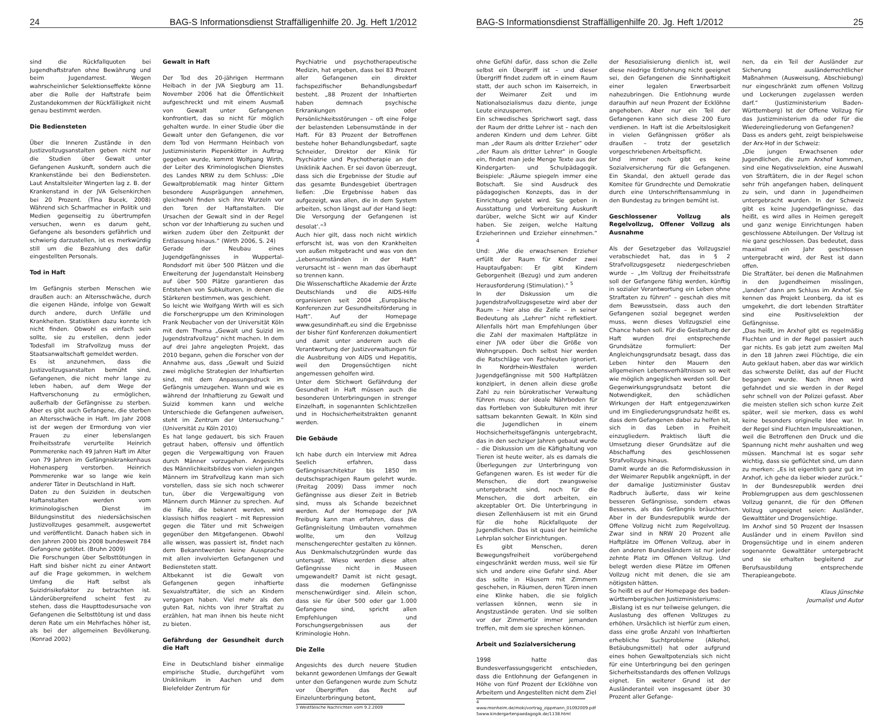24 BAG-S Informationsdienst Straffälligenhilfe 20. Jg. Heft 1/2012
sind die Rückfallquoten bei Jugendhaftstrafen ohne Bewährung und beim Jugendarrest. Wegen wahrscheinlicher Selektionseffekte könne aber die Rolle der Haftstrafe beim Zustandekommen der Rückfälligkeit nicht genau bestimmt werden.
Die Bediensteten
Über die Inneren Zustände in den Justizvollzugsanstalten geben nicht nur die Studien über Gewalt unter Gefangenen Auskunft, sondern auch die Krankenstände bei den Bediensteten. Laut Anstaltsleiter Wingerten lag z. B. der Krankenstand in der JVA Gelsenkirchen bei 20 Prozent. (Tina Bucek, 2008) Während sich Scharfmacher in Politik und Medien gegenseitig zu übertrumpfen versuchen, wenn es darum geht, Gefangene als besonders gefährlich und schwierig darzustellen, ist es merkwürdig still um die Bezahlung des dafür eingestellten Personals.
Tod in Haft
Im Gefängnis sterben Menschen wie draußen auch: an Altersschwäche, durch die eigenen Hände, infolge von Gewalt durch andere, durch Unfälle und Krankheiten. Statistiken dazu konnte ich nicht finden. Obwohl es einfach sein sollte, sie zu erstellen, denn jeder Todesfall im Strafvollzug muss der Staatsanwaltschaft gemeldet werden.
Es ist anzunehmen, dass die Justizvollzugsanstalten bemüht sind, Gefangenen, die nicht mehr lange zu leben haben, auf dem Wege der Haftverschonung zu ermöglichen, außerhalb der Gefängnisse zu sterben. Aber es gibt auch Gefangene, die sterben an Altersschwäche in Haft. Im Jahr 2008 ist der wegen der Ermordung von vier Frauen zu einer lebenslangen Freiheitsstrafe verurteilte Heinrich Pommerenke nach 49 Jahren Haft im Alter von 79 Jahren im Gefängniskrankenhaus Hohenasperg verstorben. Heinrich Pommerenke war so lange wie kein anderer Täter in Deutschland in Haft.
Daten zu den Suiziden in deutschen Haftanstalten werden vom kriminologischen Dienst im Bildungsinstitut des niedersächsischen Justizvollzuges gesammelt, ausgewertet und veröffentlicht. Danach haben sich in den Jahren 2000 bis 2008 bundesweit 784 Gefangene getötet. (Bruhn 2009)
Die Forschungen über Selbsttötungen in Haft sind bisher nicht zu einer Antwort auf die Frage gekommen, in welchem Umfang die Haft selbst als Suizidrisikofaktor zu betrachten ist. Länderübergreifend scheint fest zu stehen, dass die Haupttodesursache von Gefangenen die Selbsttötung ist und dass deren Rate um ein Mehrfaches höher ist, als bei der allgemeinen Bevölkerung. (Konrad 2002)
Gewalt in Haft
Der Tod des 20-jährigen Herrmann Heibach in der JVA Siegburg am 11. November 2006 hat die Öffentlichkeit aufgeschreckt und mit einem Ausmaß von Gewalt unter Gefangenen konfrontiert, das so nicht für möglich gehalten wurde. In einer Studie über die Gewalt unter den Gefangenen, die vor dem Tod von Herrmann Heinbach von Justizministerin Piepenkötter in Auftrag gegeben wurde, kommt Wolfgang Wirth, der Leiter des Kriminologischen Dienstes des Landes NRW zu dem Schluss: „Die Gewaltproblematik mag hinter Gittern besondere Ausprägungen annehmen, gleichwohl finden sich ihre Wurzeln vor den Toren der Haftanstalten. Die Ursachen der Gewalt sind in der Regel schon vor der Inhaftierung zu suchen und wirken zudem über den Zeitpunkt der Entlassung hinaus.“ (Wirth 2006, S. 24)
Gerade der Neubau eines Jugendgefängnisses in Wuppertal-Rondsdorf mit über 500 Plätzen und die Erweiterung der Jugendanstalt Heinsberg auf über 500 Plätze garantieren das Entstehen von Subkulturen, in denen die Stärkeren bestimmen, was geschieht.
So leicht wie Wolfgang Wirth will es sich die Forschergruppe um den Kriminologen Frank Neubacher von der Universität Köln mit dem Thema „Gewalt und Suizid im Jugendstrafvollzug“ nicht machen. In dem auf drei Jahre angelegten Projekt, das 2010 begann, gehen die Forscher von der Annahme aus, dass „Gewalt und Suizid zwei mögliche Strategien der Inhaftierten sind, mit dem Anpassungsdruck im Gefängnis umzugehen. Wann und wie es während der Inhaftierung zu Gewalt und Suizid kommen kann und welche Unterschiede die Gefangenen aufweisen, steht im Zentrum der Untersuchung.“ (Universität zu Köln 2010)
Es hat lange gedauert, bis sich Frauen getraut haben, offensiv und öffentlich gegen die Vergewaltigung von Frauen durch Männer vorzugehen. Angesichts des Männlichkeitsbildes von vielen jungen Männern im Strafvollzug kann man sich vorstellen, dass sie sich noch schwerer tun, über die Vergewaltigung von Männern durch Männer zu sprechen. Auf die Fälle, die bekannt werden, wird klassisch hilflos reagiert – mit Repression gegen die Täter und mit Schweigen gegenüber den Mitgefangenen. Obwohl alle wissen, was passiert ist, findet nach dem Bekanntwerden keine Aussprache mit allen involvierten Gefangenen und Bediensteten statt.
Altbekannt ist die Gewalt von Gefangenen gegen inhaftierte Sexualstraftäter, die sich an Kindern vergangen haben. Viel mehr als den guten Rat, nichts von ihrer Straftat zu erzählen, hat man ihnen bis heute nicht zu bieten.
Gefährdung der Gesundheit durch die Haft
Eine in Deutschland bisher einmalige empirische Studie, durchgeführt vom Uniklinikum in Aachen und dem Bielefelder Zentrum für
Psychiatrie und psychotherapeutische Medizin, hat ergeben, dass bei 83 Prozent aller Gefangenen ein direkter fachspezifischer Behandlungsbedarf besteht. „88 Prozent der Inhaftierten haben demnach psychische Erkrankungen oder Persönlichkeitsstörungen – oft eine Folge der belastenden Lebensumstände in der Haft. Für 83 Prozent der Betroffenen bestehe hoher Behandlungsbedarf, sagte Schneider, Direktor der Klinik für Psychiatrie und Psychotherapie an der Uniklinik Aachen. Er sei davon überzeugt, dass sich die Ergebnisse der Studie auf das gesamte Bundesgebiet übertragen ließen: ‚Die Ergebnisse haben das aufgezeigt, was allen, die in dem System arbeiten, schon längst auf der Hand liegt: Die Versorgung der Gefangenen ist desolat‘.“<sup>3</sup>
Auch hier gilt, dass noch nicht wirklich erforscht ist, was von den Krankheiten von außen mitgebracht und was von den „Lebensumständen in der Haft“ verursacht ist – wenn man das überhaupt so trennen kann.
Die Wissenschaftliche Akademie der Ärzte Deutschlands und die AIDS-Hilfe organisieren seit 2004 „Europäische Konferenzen zur Gesundheitsförderung in Haft“. Auf der Homepage www.gesundinhaft.eu sind die Ergebnisse der bisher fünf Konferenzen dokumentiert und damit unter anderem auch die Verantwortung der Justizverwaltungen für die Ausbreitung von AIDS und Hepatitis, weil den Drogensüchtigen nicht angemessen geholfen wird.
Unter dem Stichwort Gefährdung der Gesundheit in Haft müssen auch die besonderen Unterbringungen in strenger Einzelhaft, in sogenannten Schlichtzellen und in Hochsicherheitstrakten genannt werden.
Die Gebäude
Ich habe durch ein Interview mit Adrea Seelich erfahren, dass Gefängnisarchitektur bis 1850 im deutschsprachigen Raum gelehrt wurde. (Freitag 2009) Dass immer noch Gefängnisse aus dieser Zeit in Betrieb sind, muss als Schande bezeichnet werden. Auf der Homepage der JVA Freiburg kann man erfahren, dass die Gefängnisleitung Umbauten vornehmen wollte, um den Vollzug menschengerechter gestalten zu können. Aus Denkmalschutzgründen wurde das untersagt. Wieso werden diese alten Gefängnisse nicht in Museen umgewandelt? Damit ist nicht gesagt, dass die modernen Gefängnisse menschenwürdiger sind. Allein schon, dass sie für über 500 oder gar 1.000 Gefangene sind, spricht allen Empfehlungen und Forschungsergebnissen aus der Kriminologie Hohn.
Die Zelle
Angesichts des durch neuere Studien bekannt gewordenen Umfangs der Gewalt unter den Gefangenen wurde zum Schutz vor Übergriffen das Recht auf Einzelunterbringung betont,
3 Westfälische Nachrichten vom 9.2.2009
BAG-S Informationsdienst Straffälligenhilfe 20. Jg. Heft 1/2012 25
ohne Gefühl dafür, dass schon die Zelle selbst ein Übergriff ist – und dieser Übergriff findet zudem oft in einem Raum statt, der auch schon im Kaiserreich, in der Weimarer Zeit und im Nationalsozialismus dazu diente, junge Leute einzusperren.
Ein schwedisches Sprichwort sagt, dass der Raum der dritte Lehrer ist – nach den anderen Kindern und dem Lehrer. Gibt man „der Raum als dritter Erzieher“ oder „der Raum als dritter Lehrer“ in Google ein, findet man jede Menge Texte aus der Kindergarten- und Schulpädagogik. Beispiele: „Räume spiegeln immer eine Botschaft. Sie sind Ausdruck des pädagogischen Konzepts, das in der Einrichtung gelebt wird. Sie geben in Ausstattung und Vorbereitung Auskunft darüber, welche Sicht wir auf Kinder haben. Sie zeigen, welche Haltung Erzieherinnen und Erzieher einnehmen.“ <sup>4</sup>
Und: „Wie die erwachsenen Erzieher erfüllt der Raum für Kinder zwei Hauptaufgaben: Er gibt Kindern Geborgenheit (Bezug) und zum anderen Herausforderung (Stimulation).“ <sup>5</sup>
In der Diskussion um die Jugendstrafvollzugsgesetze wird aber der Raum – hier also die Zelle – in seiner Bedeutung als „Lehrer“ nicht reflektiert. Allenfalls hört man Empfehlungen über die Zahl der maximalen Haftplätze in einer JVA oder über die Größe von Wohngruppen. Doch selbst hier werden die Ratschläge von Fachleuten ignoriert. In Nordrhein-Westfalen werden Jugendgefängnisse mit 500 Haftplätzen konzipiert, in denen allein diese große Zahl zu rein bürokratischer Verwaltung führen muss; der ideale Nährboden für das Fortleben von Subkulturen mit ihrer sattsam bekannten Gewalt. In Köln sind die Jugendlichen in einem Hochsicherheitsgefängnis untergebracht, das in den sechziger Jahren gebaut wurde – die Diskussion um die Käfighaltung von Tieren ist heute weiter, als es damals die Überlegungen zur Unterbringung von Gefangenen waren. Es ist weder für die Menschen, die dort zwangsweise untergebracht sind, noch für die Menschen, die dort arbeiten, ein akzeptabler Ort. Die Unterbringung in diesen Zellenhäusern ist mit ein Grund für die hohe Rückfallquote der Jugendlichen. Das ist quasi der heimliche Lehrplan solcher Einrichtungen.
Es gibt Menschen, deren Bewegungsfreiheit vorübergehend eingeschränkt werden muss, weil sie für sich und andere eine Gefahr sind. Aber das sollte in Häusern mit Zimmern geschehen, in Räumen, deren Türen innen eine Klinke haben, die sie folglich verlassen können, wenn sie in Angstzustände geraten. Und sie sollten vor der Zimmertür immer jemanden treffen, mit dem sie sprechen können.
Arbeit und Sozialversicherung
1998 hatte das Bundesverfassungsgericht entschieden, dass die Entlohnung der Gefangenen in Höhe von fünf Prozent der Ecklöhne von Arbeitern und Angestellten nicht dem Ziel
4 www.monheim.de/moki/vortrag_zippmann_01092009.pdf
5www.kindergartenpaedagogik.de/1138.html
der Resozialisierung dienlich ist, weil diese niedrige Entlohnung nicht geeignet sei, den Gefangenen die Sinnhaftigkeit einer legalen Erwerbsarbeit nahezubringen. Die Entlohnung wurde daraufhin auf neun Prozent der Ecklöhne angehoben. Aber nur ein Teil der Gefangenen kann sich diese 200 Euro verdienen. In Haft ist die Arbeitslosigkeit in vielen Gefängnissen größer als draußen – trotz der gesetzlich vorgeschriebenen Arbeitspflicht.
Und immer noch gibt es keine Sozialversicherung für die Gefangenen. Ein Skandal, den aktuell gerade das Komitee für Grundrechte und Demokratie durch eine Unterschriftensammlung in den Bundestag zu bringen bemüht ist.
Geschlossener Vollzug als Regelvollzug, Offener Vollzug als Ausnahme
Als der Gesetzgeber das Vollzugsziel verabschiedet hat, das in § 2 Strafvollzugsgesetz niedergeschrieben wurde – „Im Vollzug der Freiheitsstrafe soll der Gefangene fähig werden, künftig in sozialer Verantwortung ein Leben ohne Straftaten zu führen“ – geschah dies mit dem Bewusstsein, dass auch den Gefangenen sozial begegnet werden muss, wenn dieses Vollzugsziel eine Chance haben soll. Für die Gestaltung der Haft wurden drei entsprechende Grundsätze formuliert: Der Angleichungsgrundsatz besagt, dass das Leben hinter den Mauern den allgemeinen Lebensverhältnissen so weit wie möglich angeglichen werden soll. Der Gegenwirkungsgrundsatz betont die Notwendigkeit, den schädlichen Wirkungen der Haft entgegenzuwirken und im Eingliederungsgrundsatz heißt es, dass dem Gefangenen dabei zu helfen ist, sich in das Leben in Freiheit einzugliedern. Praktisch läuft die Umsetzung dieser Grundsätze auf die Abschaffung des geschlossenen Strafvollzugs hinaus.
Damit wurde an die Reformdiskussion in der Weimarer Republik angeknüpft, in der der damalige Justizminister Gustav Radbruch äußerte, dass wir keine besseren Gefängnisse, sondern etwas Besseres, als das Gefängnis bräuchten. Aber in der Bundesrepublik wurde der Offene Vollzug nicht zum Regelvollzug. Zwar sind in NRW 20 Prozent alle Haftplätze im Offenen Vollzug, aber in den anderen Bundesländern ist nur jeder zehnte Platz im Offenen Vollzug. Und belegt werden diese Plätze im Offenen Vollzug nicht mit denen, die sie am nötigsten hätten.
So heißt es auf der Homepage des baden-württembergischen Justizministeriums:
„Bislang ist es nur teilweise gelungen, die Auslastung des offenen Vollzuges zu erhöhen. Ursächlich ist hierfür zum einen, dass eine große Anzahl von Inhaftierten erhebliche Suchtprobleme (Alkohol, Betäubungsmittel) hat oder aufgrund eines hohen Gewaltpotenzials sich nicht für eine Unterbringung bei den geringen Sicherheitsstandards des offenen Vollzugs eignet. Ein weiterer Grund ist der Ausländeranteil von insgesamt über 30 Prozent aller Gefange-
nen, da ein Teil der Ausländer zur Sicherung ausländerrechtlicher Maßnahmen (Ausweisung, Abschiebung) nur eingeschränkt zum offenen Vollzug und Lockerungen zugelassen werden darf.“ (Justizministerium Baden-Württemberg) Ist der Offene Vollzug für das Justizministerium da oder für die Wiedereingliederung von Gefangenen?
Dass es anders geht, zeigt beispielsweise der Arx-Hof in der Schweiz:
„Die jungen Erwachsenen oder Jugendlichen, die zum Arxhof kommen, sind eine Negativselektion, eine Auswahl von Straftätern, die in der Regel schon sehr früh angefangen haben, delinquent zu sein, und dann in Jugendheimen untergebracht wurden. In der Schweiz gibt es keine Jugendgefängnisse, das heißt, es wird alles in Heimen geregelt und ganz wenige Einrichtungen haben geschlossene Abteilungen. Der Vollzug ist nie ganz geschlossen. Das bedeutet, dass maximal ein Jahr geschlossen untergebracht wird, der Rest ist dann offen.
Die Straftäter, bei denen die Maßnahmen in den Jugendheimen misslingen, „landen“ dann am Schluss im Arxhof. Sie kennen das Projekt Leonberg, da ist es umgekehrt, die dort lebenden Straftäter sind eine Positivselektion der Gefängnisse.
„Das heißt, im Arxhof gibt es regelmäßig Fluchten und in der Regel passiert auch gar nichts. Es gab jetzt zum zweiten Mal in den 18 Jahren zwei Flüchtige, die ein Auto geklaut haben, aber das war wirklich das schwerste Delikt, das auf der Flucht begangen wurde. Nach ihnen wird gefahndet und sie werden in der Regel sehr schnell von der Polizei gefasst. Aber die meisten stellen sich schon kurze Zeit später, weil sie merken, dass es wohl keine besonders originelle Idee war. In der Regel sind Fluchten Impulsreaktionen, weil die Betroffenen den Druck und die Spannung nicht mehr aushalten und weg müssen. Manchmal ist es sogar sehr wichtig, dass sie geflüchtet sind, um dann zu merken: „Es ist eigentlich ganz gut im Arxhof, ich gehe da lieber wieder zurück.“
In der Bundesrepublik werden drei Problemgruppen aus dem geschlossenen Vollzug genannt, die für den Offenen Vollzug ungeeignet seien: Ausländer, Gewalttäter und Drogensüchtige.
Im Arxhof sind 50 Prozent der Insassen Ausländer und in einem Pavillon sind Drogensüchtige und in einem anderen sogenannte Gewalttäter untergebracht und sie erhalten begleitend zur Berufsausbildung entsprechende Therapieangebote.
Klaus Jünschke
Journalist und Autor